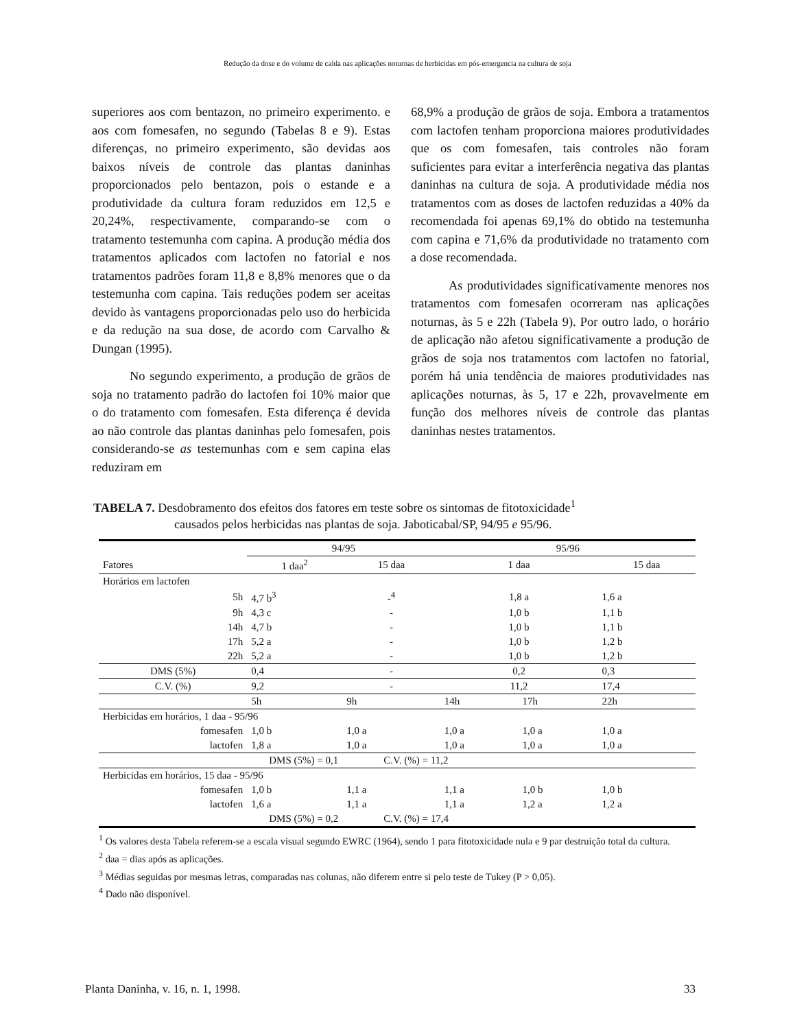Redução da dose e do volume de calda nas aplicações noturnas de herbicidas em pós-emergencia na cultura de soja
superiores aos com bentazon, no primeiro experimento. e aos com fomesafen, no segundo (Tabelas 8 e 9). Estas diferenças, no primeiro experimento, são devidas aos baixos níveis de controle das plantas daninhas proporcionados pelo bentazon, pois o estande e a produtividade da cultura foram reduzidos em 12,5 e 20,24%, respectivamente, comparando-se com o tratamento testemunha com capina. A produção média dos tratamentos aplicados com lactofen no fatorial e nos tratamentos padrões foram 11,8 e 8,8% menores que o da testemunha com capina. Tais reduções podem ser aceitas devido às vantagens proporcionadas pelo uso do herbicida e da redução na sua dose, de acordo com Carvalho & Dungan (1995).
No segundo experimento, a produção de grãos de soja no tratamento padrão do lactofen foi 10% maior que o do tratamento com fomesafen. Esta diferença é devida ao não controle das plantas daninhas pelo fomesafen, pois considerando-se as testemunhas com e sem capina elas reduziram em
68,9% a produção de grãos de soja. Embora a tratamentos com lactofen tenham proporciona maiores produtividades que os com fomesafen, tais controles não foram suficientes para evitar a interferência negativa das plantas daninhas na cultura de soja. A produtividade média nos tratamentos com as doses de lactofen reduzidas a 40% da recomendada foi apenas 69,1% do obtido na testemunha com capina e 71,6% da produtividade no tratamento com a dose recomendada.
As produtividades significativamente menores nos tratamentos com fomesafen ocorreram nas aplicações noturnas, às 5 e 22h (Tabela 9). Por outro lado, o horário de aplicação não afetou significativamente a produção de grãos de soja nos tratamentos com lactofen no fatorial, porém há unia tendência de maiores produtividades nas aplicações noturnas, às 5, 17 e 22h, provavelmente em função dos melhores níveis de controle das plantas daninhas nestes tratamentos.
TABELA 7. Desdobramento dos efeitos dos fatores em teste sobre os sintomas de fitotoxicidade<sup>1</sup>
causados pelos herbicidas nas plantas de soja. Jaboticabal/SP, 94/95 e 95/96.
| | 94/95 | | 95/96 | | |
| --- | --- | --- | --- | --- | --- |
| Fatores | 1 daa<sup>2</sup> | 15 daa | 1 daa | | 15 daa |
| Horários em lactofen | | | | | |
| 5h | 4,7 b<sup>3</sup> | -<sup>4</sup> | 1,8 a | | 1,6 a |
| 9h | 4,3 c | - | 1,0 b | | 1,1 b |
| 14h | 4,7 b | - | 1,0 b | | 1,1 b |
| 17h | 5,2 a | - | 1,0 b | | 1,2 b |
| 22h | 5,2 a | - | 1,0 b | | 1,2 b |
| DMS (5%) | 0,4 | - | 0,2 | | 0,3 |
| C.V. (%) | 9,2 | - | 11,2 | | 17,4 |
| | 5h | 9h | 14h | 17h | 22h |
| Herbicidas em horários, 1 daa - 95/96 | | | | | |
| fomesafen | 1,0 b | 1,0 a | 1,0 a | 1,0 a | 1,0 a |
| lactofen | 1,8 a | 1,0 a | 1,0 a | 1,0 a | 1,0 a |
| DMS (5%) = 0,1 | | C.V. (%) = 11,2 | | | |
| Herbicidas em horários, 15 daa - 95/96 | | | | | |
| fomesafen | 1,0 b | 1,1 a | 1,1 a | 1,0 b | 1,0 b |
| lactofen | 1,6 a | 1,1 a | 1,1 a | 1,2 a | 1,2 a |
| DMS (5%) = 0,2 | | C.V. (%) = 17,4 | | | |
<sup>1</sup> Os valores desta Tabela referem-se a escala visual segundo EWRC (1964), sendo 1 para fitotoxicidade nula e 9 par destruição total da cultura.
<sup>2</sup> daa = dias após as aplicações.
<sup>3</sup> Médias seguidas por mesmas letras, comparadas nas colunas, não diferem entre si pelo teste de Tukey (P > 0,05).
<sup>4</sup> Dado não disponível.
Planta Daninha, v. 16, n. 1, 1998. 33